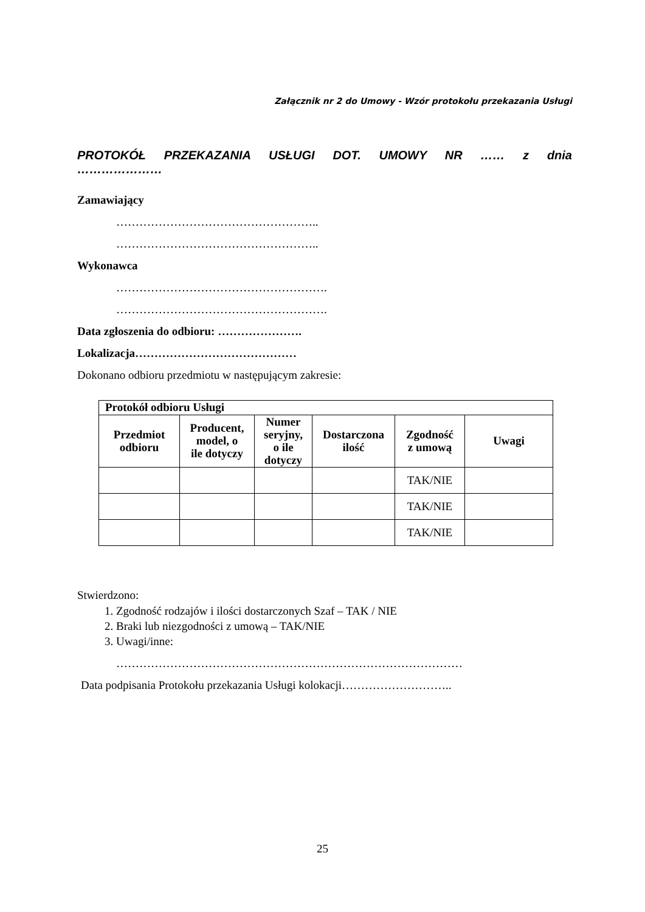Załącznik nr 2 do Umowy - Wzór protokołu przekazania Usługi
PROTOKÓŁ PRZEKAZANIA USŁUGI DOT. UMOWY NR …… z dnia
…………………
Zamawiający
……………………………………………..
……………………………………………..
Wykonawca
……………………………………………….
……………………………………………….
Data zgłoszenia do odbioru: ………………….
Lokalizacja……………………………………
Dokonano odbioru przedmiotu w następującym zakresie:
| Protokół odbioru Usługi | | | | | |
| --- | --- | --- | --- | --- | --- |
| Przedmiot odbioru | Producent, model, o ile dotyczy | Numer seryjny, o ile dotyczy | Dostarczona ilość | Zgodność z umową | Uwagi |
| | | | | TAK/NIE | |
| | | | | TAK/NIE | |
| | | | | TAK/NIE | |
Stwierdzono:
1. Zgodność rodzajów i ilości dostarczonych Szaf – TAK / NIE
2. Braki lub niezgodności z umową – TAK/NIE
3. Uwagi/inne:
………………………………………………………………………………
Data podpisania Protokołu przekazania Usługi kolokacji………………………..
25